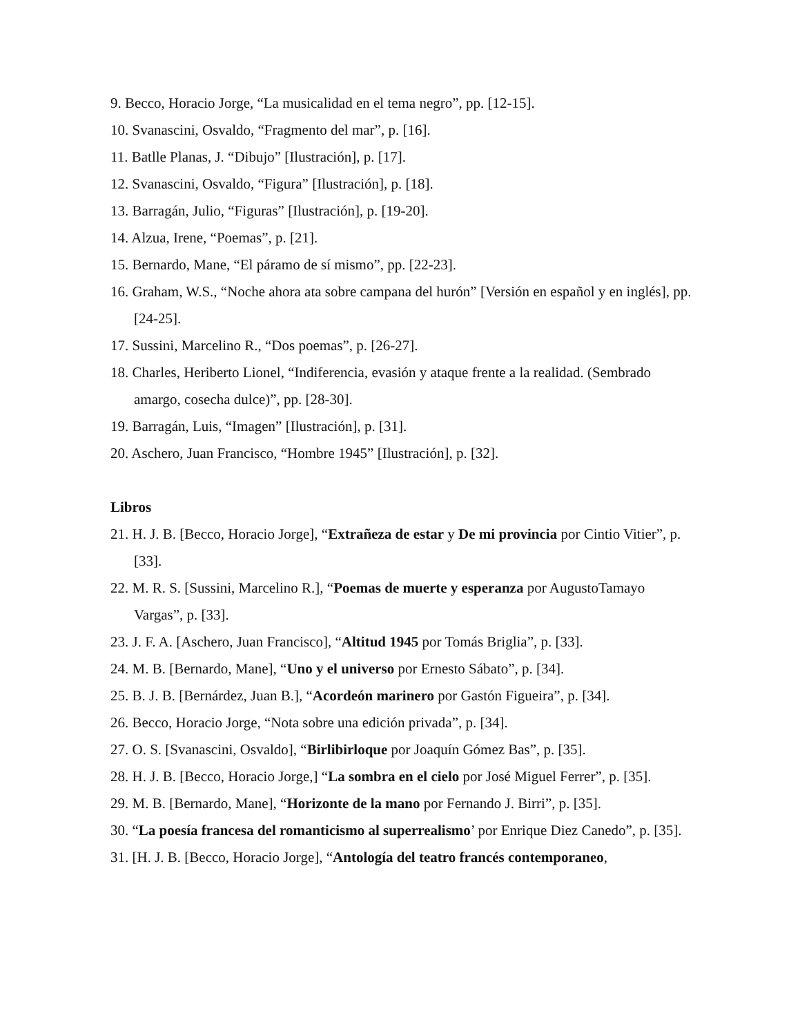9. Becco, Horacio Jorge, “La musicalidad en el tema negro”, pp. [12-15].
10. Svanascini, Osvaldo, “Fragmento del mar”, p. [16].
11. Batlle Planas, J. “Dibujo” [Ilustración], p. [17].
12. Svanascini, Osvaldo, “Figura” [Ilustración], p. [18].
13. Barragán, Julio, “Figuras” [Ilustración], p. [19-20].
14. Alzua, Irene, “Poemas”, p. [21].
15. Bernardo, Mane, “El páramo de sí mismo”, pp. [22-23].
16. Graham, W.S., “Noche ahora ata sobre campana del hurón” [Versión en español y en inglés], pp. [24-25].
17. Sussini, Marcelino R., “Dos poemas”, p. [26-27].
18. Charles, Heriberto Lionel, “Indiferencia, evasión y ataque frente a la realidad. (Sembrado amargo, cosecha dulce)”, pp. [28-30].
19. Barragán, Luis, “Imagen” [Ilustración], p. [31].
20. Aschero, Juan Francisco, “Hombre 1945” [Ilustración], p. [32].
Libros
21. H. J. B. [Becco, Horacio Jorge], “Extrañeza de estar y De mi provincia por Cintio Vitier”, p. [33].
22. M. R. S. [Sussini, Marcelino R.], “Poemas de muerte y esperanza por AugustoTamayo Vargas”, p. [33].
23. J. F. A. [Aschero, Juan Francisco], “Altitud 1945 por Tomás Briglia”, p. [33].
24. M. B. [Bernardo, Mane], “Uno y el universo por Ernesto Sábato”, p. [34].
25. B. J. B. [Bernárdez, Juan B.], “Acordeón marinero por Gastón Figueira”, p. [34].
26. Becco, Horacio Jorge, “Nota sobre una edición privada”, p. [34].
27. O. S. [Svanascini, Osvaldo], “Birlibirloque por Joaquín Gómez Bas”, p. [35].
28. H. J. B. [Becco, Horacio Jorge,] “La sombra en el cielo por José Miguel Ferrer”, p. [35].
29. M. B. [Bernardo, Mane], “Horizonte de la mano por Fernando J. Birri”, p. [35].
30. “La poesía francesa del romanticismo al superrealismo’ por Enrique Diez Canedo”, p. [35].
31. [H. J. B. [Becco, Horacio Jorge], “Antología del teatro francés contemporaneo,